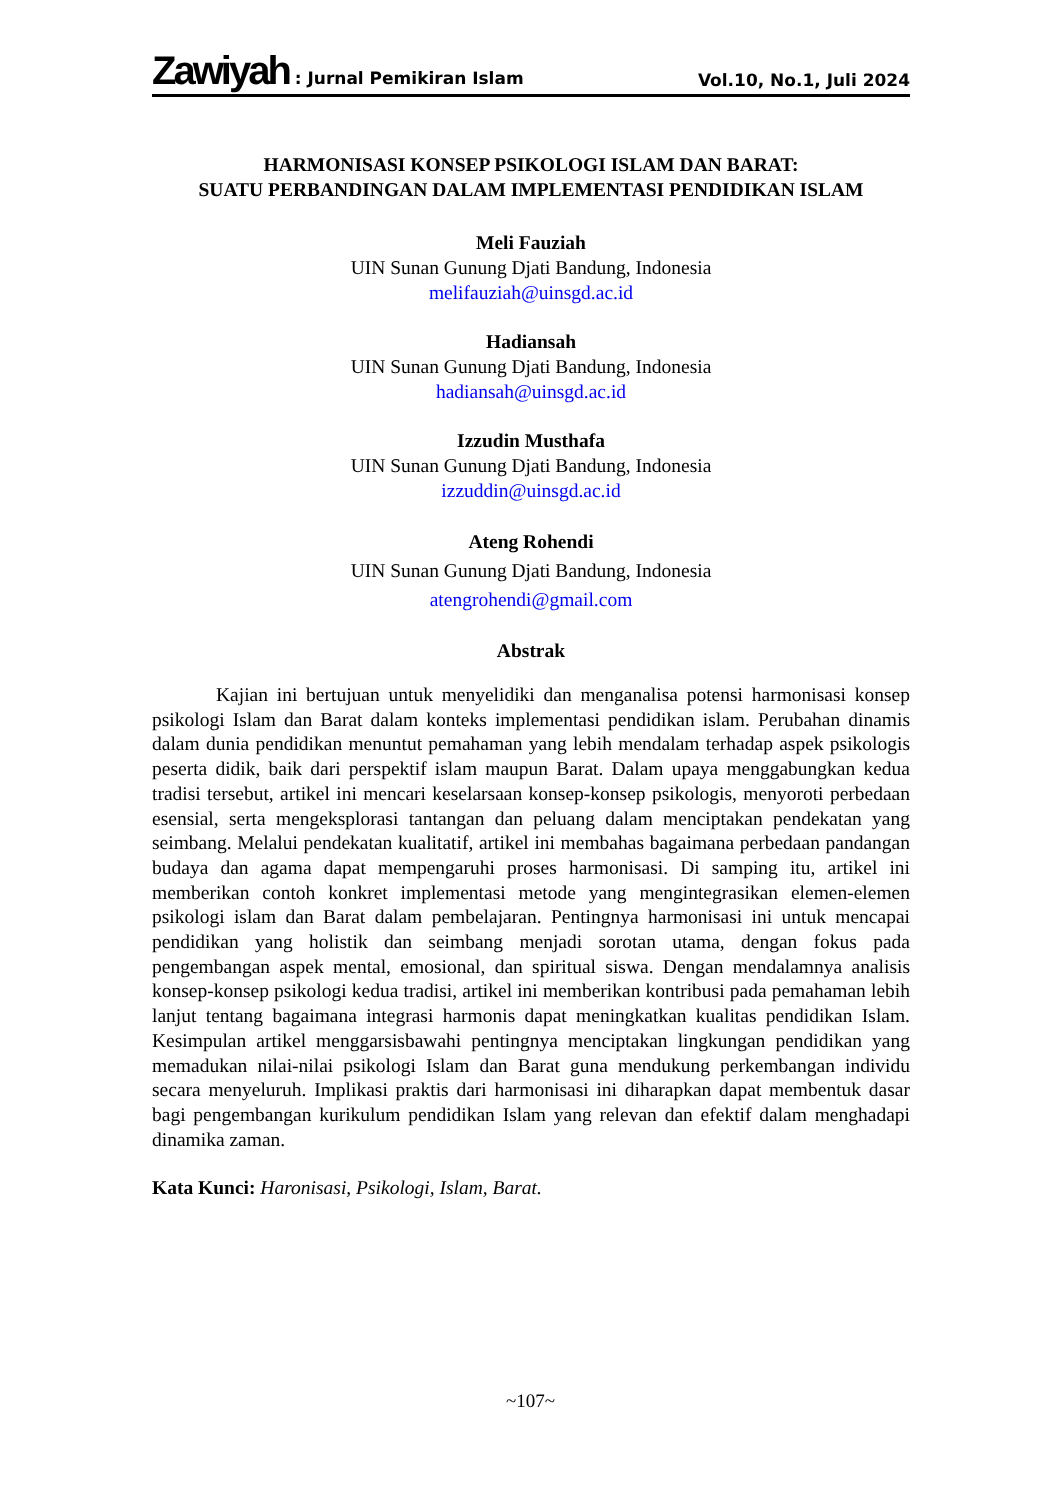Zawiyah : Jurnal Pemikiran Islam
Vol.10, No.1, Juli 2024
HARMONISASI KONSEP PSIKOLOGI ISLAM DAN BARAT:
SUATU PERBANDINGAN DALAM IMPLEMENTASI PENDIDIKAN ISLAM
Meli Fauziah
UIN Sunan Gunung Djati Bandung, Indonesia
melifauziah@uinsgd.ac.id
Hadiansah
UIN Sunan Gunung Djati Bandung, Indonesia
hadiansah@uinsgd.ac.id
Izzudin Musthafa
UIN Sunan Gunung Djati Bandung, Indonesia
izzuddin@uinsgd.ac.id
Ateng Rohendi
UIN Sunan Gunung Djati Bandung, Indonesia
atengrohendi@gmail.com
Abstrak
Kajian ini bertujuan untuk menyelidiki dan menganalisa potensi harmonisasi konsep psikologi Islam dan Barat dalam konteks implementasi pendidikan islam. Perubahan dinamis dalam dunia pendidikan menuntut pemahaman yang lebih mendalam terhadap aspek psikologis peserta didik, baik dari perspektif islam maupun Barat. Dalam upaya menggabungkan kedua tradisi tersebut, artikel ini mencari keselarsaan konsep-konsep psikologis, menyoroti perbedaan esensial, serta mengeksplorasi tantangan dan peluang dalam menciptakan pendekatan yang seimbang. Melalui pendekatan kualitatif, artikel ini membahas bagaimana perbedaan pandangan budaya dan agama dapat mempengaruhi proses harmonisasi. Di samping itu, artikel ini memberikan contoh konkret implementasi metode yang mengintegrasikan elemen-elemen psikologi islam dan Barat dalam pembelajaran. Pentingnya harmonisasi ini untuk mencapai pendidikan yang holistik dan seimbang menjadi sorotan utama, dengan fokus pada pengembangan aspek mental, emosional, dan spiritual siswa. Dengan mendalamnya analisis konsep-konsep psikologi kedua tradisi, artikel ini memberikan kontribusi pada pemahaman lebih lanjut tentang bagaimana integrasi harmonis dapat meningkatkan kualitas pendidikan Islam. Kesimpulan artikel menggarsisbawahi pentingnya menciptakan lingkungan pendidikan yang memadukan nilai-nilai psikologi Islam dan Barat guna mendukung perkembangan individu secara menyeluruh. Implikasi praktis dari harmonisasi ini diharapkan dapat membentuk dasar bagi pengembangan kurikulum pendidikan Islam yang relevan dan efektif dalam menghadapi dinamika zaman.
Kata Kunci: Haronisasi, Psikologi, Islam, Barat.
~107~